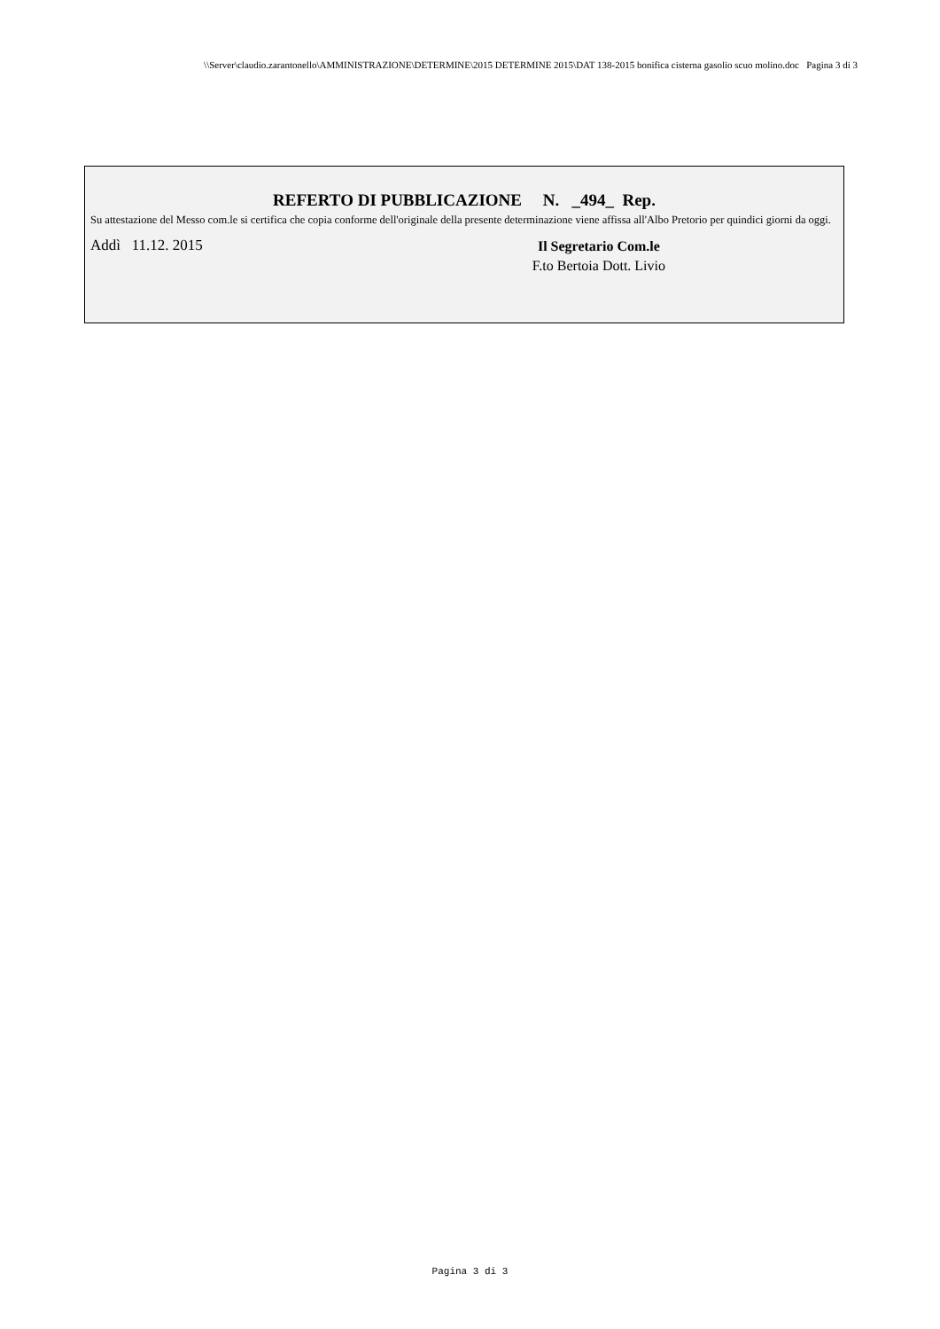\\Server\claudio.zarantonello\AMMINISTRAZIONE\DETERMINE\2015 DETERMINE 2015\DAT 138-2015 bonifica cisterna gasolio scuo molino.doc Pagina 3 di 3
REFERTO DI PUBBLICAZIONE N. _494_ Rep.
Su attestazione del Messo com.le si certifica che copia conforme dell'originale della presente determinazione viene affissa all'Albo Pretorio per quindici giorni da oggi.
Addì 11.12. 2015
Il Segretario Com.le
F.to Bertoia Dott. Livio
Pagina 3 di 3